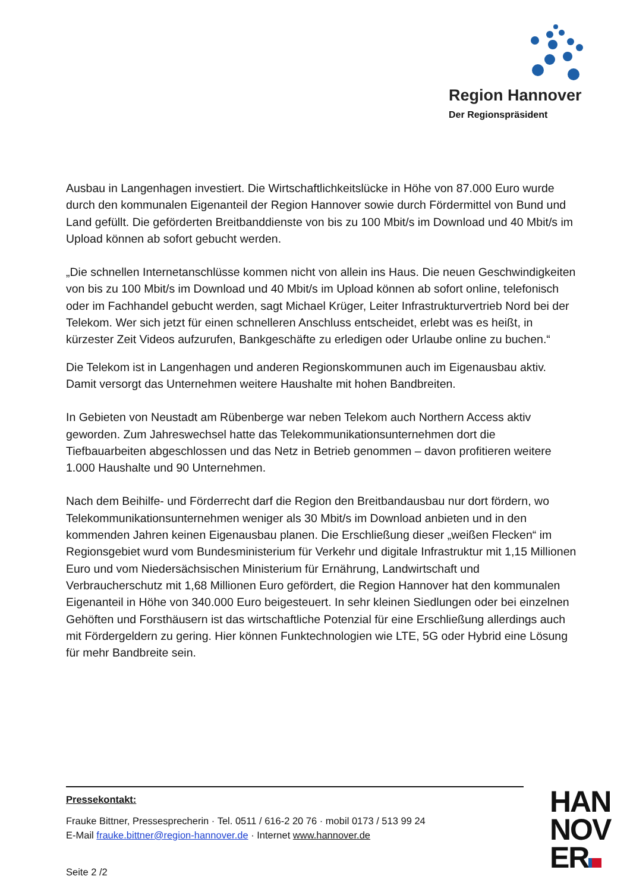Region Hannover
Der Regionspräsident
Ausbau in Langenhagen investiert. Die Wirtschaftlichkeitslücke in Höhe von 87.000 Euro wurde durch den kommunalen Eigenanteil der Region Hannover sowie durch Fördermittel von Bund und Land gefüllt. Die geförderten Breitbanddienste von bis zu 100 Mbit/s im Download und 40 Mbit/s im Upload können ab sofort gebucht werden.
„Die schnellen Internetanschlüsse kommen nicht von allein ins Haus. Die neuen Geschwindigkeiten von bis zu 100 Mbit/s im Download und 40 Mbit/s im Upload können ab sofort online, telefonisch oder im Fachhandel gebucht werden, sagt Michael Krüger, Leiter Infrastrukturvertrieb Nord bei der Telekom. Wer sich jetzt für einen schnelleren Anschluss entscheidet, erlebt was es heißt, in kürzester Zeit Videos aufzurufen, Bankgeschäfte zu erledigen oder Urlaube online zu buchen.“
Die Telekom ist in Langenhagen und anderen Regionskommunen auch im Eigenausbau aktiv. Damit versorgt das Unternehmen weitere Haushalte mit hohen Bandbreiten.
In Gebieten von Neustadt am Rübenberge war neben Telekom auch Northern Access aktiv geworden. Zum Jahreswechsel hatte das Telekommunikationsunternehmen dort die Tiefbauarbeiten abgeschlossen und das Netz in Betrieb genommen – davon profitieren weitere 1.000 Haushalte und 90 Unternehmen.
Nach dem Beihilfe- und Förderrecht darf die Region den Breitbandausbau nur dort fördern, wo Telekommunikationsunternehmen weniger als 30 Mbit/s im Download anbieten und in den kommenden Jahren keinen Eigenausbau planen. Die Erschließung dieser „weißen Flecken“ im Regionsgebiet wurd vom Bundesministerium für Verkehr und digitale Infrastruktur mit 1,15 Millionen Euro und vom Niedersächsischen Ministerium für Ernährung, Landwirtschaft und Verbraucherschutz mit 1,68 Millionen Euro gefördert, die Region Hannover hat den kommunalen Eigenanteil in Höhe von 340.000 Euro beigesteuert. In sehr kleinen Siedlungen oder bei einzelnen Gehöften und Forsthäusern ist das wirtschaftliche Potenzial für eine Erschließung allerdings auch mit Fördergeldern zu gering. Hier können Funktechnologien wie LTE, 5G oder Hybrid eine Lösung für mehr Bandbreite sein.
Pressekontakt:
Frauke Bittner, Pressesprecherin · Tel. 0511 / 616-2 20 76 · mobil 0173 / 513 99 24
E-Mail frauke.bittner@region-hannover.de · Internet www.hannover.de
Seite 2 /2
HAN
NOV
ER